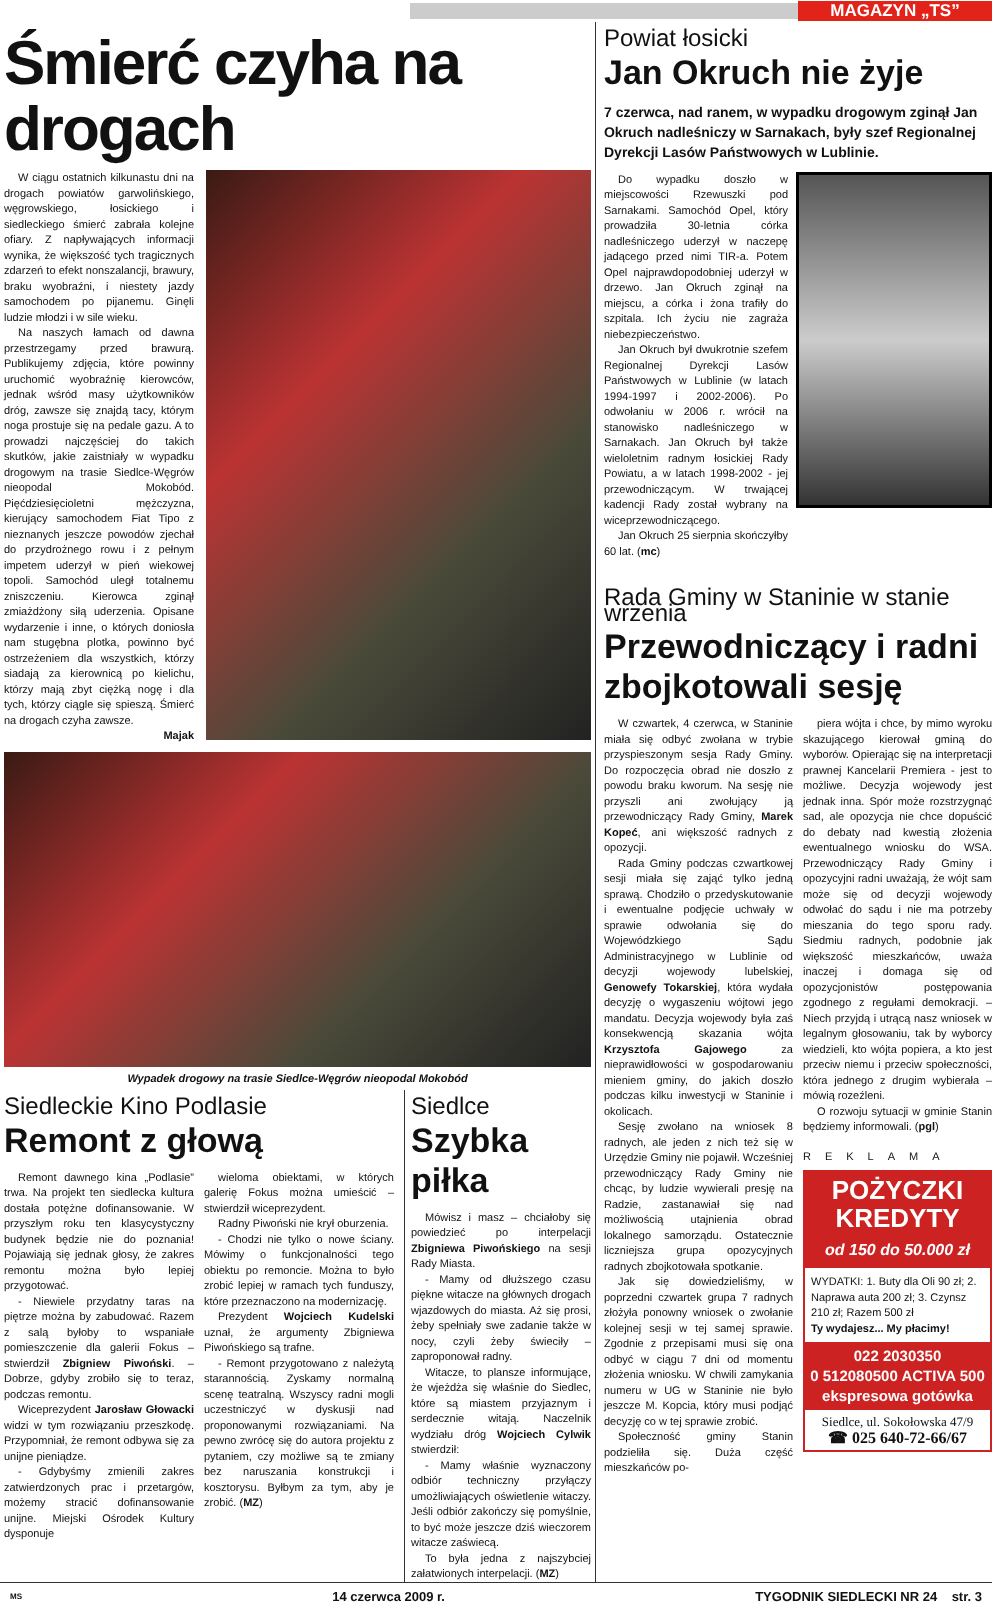MAGAZYN „TS”
Śmierć czyha na drogach
W ciągu ostatnich kilkunastu dni na drogach powiatów garwolińskiego, węgrowskiego, łosickiego i siedleckiego śmierć zabrała kolejne ofiary. Z napływających informacji wynika, że większość tych tragicznych zdarzeń to efekt nonszalancji, brawury, braku wyobraźni, i niestety jazdy samochodem po pijanemu. Ginęli ludzie młodzi i w sile wieku.
Na naszych łamach od dawna przestrzegamy przed brawurą. Publikujemy zdjęcia, które powinny uruchomić wyobraźnię kierowców, jednak wśród masy użytkowników dróg, zawsze się znajdą tacy, którym noga prostuje się na pedale gazu. A to prowadzi najczęściej do takich skutków, jakie zaistniały w wypadku drogowym na trasie Siedlce-Węgrów nieopodal Mokobód. Pięćdziesięcioletni mężczyzna, kierujący samochodem Fiat Tipo z nieznanych jeszcze powodów zjechał do przydrożnego rowu i z pełnym impetem uderzył w pień wiekowej topoli. Samochód uległ totalnemu zniszczeniu. Kierowca zginął zmiażdżony siłą uderzenia. Opisane wydarzenie i inne, o których doniosła nam stugębna plotka, powinno być ostrzeżeniem dla wszystkich, którzy siadają za kierownicą po kielichu, którzy mają zbyt ciężką nogę i dla tych, którzy ciągle się spieszą. Śmierć na drogach czyha zawsze.
Majak
Wypadek drogowy na trasie Siedlce-Węgrów nieopodal Mokobód
Siedleckie Kino Podlasie
Remont z głową
Remont dawnego kina „Podlasie” trwa. Na projekt ten siedlecka kultura dostała potężne dofinansowanie. W przyszłym roku ten klasycystyczny budynek będzie nie do poznania! Pojawiają się jednak głosy, że zakres remontu można było lepiej przygotować.
- Niewiele przydatny taras na piętrze można by zabudować. Razem z salą byłoby to wspaniałe pomieszczenie dla galerii Fokus – stwierdził Zbigniew Piwoński. – Dobrze, gdyby zrobiło się to teraz, podczas remontu.
Wiceprezydent Jarosław Głowacki widzi w tym rozwiązaniu przeszkodę. Przypomniał, że remont odbywa się za unijne pieniądze.
- Gdybyśmy zmienili zakres zatwierdzonych prac i przetargów, możemy stracić dofinansowanie unijne. Miejski Ośrodek Kultury dysponuje
wieloma obiektami, w których galerię Fokus można umieścić – stwierdził wiceprezydent.
Radny Piwoński nie krył oburzenia.
- Chodzi nie tylko o nowe ściany. Mówimy o funkcjonalności tego obiektu po remoncie. Można to było zrobić lepiej w ramach tych funduszy, które przeznaczono na modernizację.
Prezydent Wojciech Kudelski uznał, że argumenty Zbigniewa Piwońskiego są trafne.
- Remont przygotowano z należytą starannością. Zyskamy normalną scenę teatralną. Wszyscy radni mogli uczestniczyć w dyskusji nad proponowanymi rozwiązaniami. Na pewno zwrócę się do autora projektu z pytaniem, czy możliwe są te zmiany bez naruszania konstrukcji i kosztorysu. Byłbym za tym, aby je zrobić. (MZ)
Siedlce
Szybka piłka
Mówisz i masz – chciałoby się powiedzieć po interpelacji Zbigniewa Piwońskiego na sesji Rady Miasta.
- Mamy od dłuższego czasu piękne witacze na głównych drogach wjazdowych do miasta. Aż się prosi, żeby spełniały swe zadanie także w nocy, czyli żeby świeciły – zaproponował radny.
Witacze, to plansze informujące, że wjeżdża się właśnie do Siedlec, które są miastem przyjaznym i serdecznie witają. Naczelnik wydziału dróg Wojciech Cylwik stwierdził:
- Mamy właśnie wyznaczony odbiór techniczny przyłączy umożliwiających oświetlenie witaczy. Jeśli odbiór zakończy się pomyślnie, to być może jeszcze dziś wieczorem witacze zaświecą.
To była jedna z najszybciej załatwionych interpelacji. (MZ)
Powiat łosicki
Jan Okruch nie żyje
7 czerwca, nad ranem, w wypadku drogowym zginął Jan Okruch nadleśniczy w Sarnakach, były szef Regionalnej Dyrekcji Lasów Państwowych w Lublinie.
Do wypadku doszło w miejscowości Rzewuszki pod Sarnakami. Samochód Opel, który prowadziła 30-letnia córka nadleśniczego uderzył w naczepę jadącego przed nimi TIR-a. Potem Opel najprawdopodobniej uderzył w drzewo. Jan Okruch zginął na miejscu, a córka i żona trafiły do szpitala. Ich życiu nie zagraża niebezpieczeństwo.
Jan Okruch był dwukrotnie szefem Regionalnej Dyrekcji Lasów Państwowych w Lublinie (w latach 1994-1997 i 2002-2006). Po odwołaniu w 2006 r. wrócił na stanowisko nadleśniczego w Sarnakach. Jan Okruch był także wieloletnim radnym łosickiej Rady Powiatu, a w latach 1998-2002 - jej przewodniczącym. W trwającej kadencji Rady został wybrany na wiceprzewodniczącego.
Jan Okruch 25 sierpnia skończyłby 60 lat. (mc)
Rada Gminy w Staninie w stanie wrzenia
Przewodniczący i radni zbojkotowali sesję
W czwartek, 4 czerwca, w Staninie miała się odbyć zwołana w trybie przyspieszonym sesja Rady Gminy. Do rozpoczęcia obrad nie doszło z powodu braku kworum. Na sesję nie przyszli ani zwołujący ją przewodniczący Rady Gminy, Marek Kopeć, ani większość radnych z opozycji.
Rada Gminy podczas czwartkowej sesji miała się zająć tylko jedną sprawą. Chodziło o przedyskutowanie i ewentualne podjęcie uchwały w sprawie odwołania się do Wojewódzkiego Sądu Administracyjnego w Lublinie od decyzji wojewody lubelskiej, Genowefy Tokarskiej, która wydała decyzję o wygaszeniu wójtowi jego mandatu. Decyzja wojewody była zaś konsekwencją skazania wójta Krzysztofa Gajowego za nieprawidłowości w gospodarowaniu mieniem gminy, do jakich doszło podczas kilku inwestycji w Staninie i okolicach.
Sesję zwołano na wniosek 8 radnych, ale jeden z nich też się w Urzędzie Gminy nie pojawił. Wcześniej przewodniczący Rady Gminy nie chcąc, by ludzie wywierali presję na Radzie, zastanawiał się nad możliwością utajnienia obrad lokalnego samorządu. Ostatecznie liczniejsza grupa opozycyjnych radnych zbojkotowała spotkanie.
Jak się dowiedzieliśmy, w poprzedni czwartek grupa 7 radnych złożyła ponowny wniosek o zwołanie kolejnej sesji w tej samej sprawie. Zgodnie z przepisami musi się ona odbyć w ciągu 7 dni od momentu złożenia wniosku. W chwili zamykania numeru w UG w Staninie nie było jeszcze M. Kopcia, który musi podjąć decyzję co w tej sprawie zrobić.
Społeczność gminy Stanin podzieliła się. Duża część mieszkańców po-
piera wójta i chce, by mimo wyroku skazującego kierował gminą do wyborów. Opierając się na interpretacji prawnej Kancelarii Premiera - jest to możliwe. Decyzja wojewody jest jednak inna. Spór może rozstrzygnąć sad, ale opozycja nie chce dopuścić do debaty nad kwestią złożenia ewentualnego wniosku do WSA. Przewodniczący Rady Gminy i opozycyjni radni uważają, że wójt sam może się od decyzji wojewody odwołać do sądu i nie ma potrzeby mieszania do tego sporu rady. Siedmiu radnych, podobnie jak większość mieszkańców, uważa inaczej i domaga się od opozycjonistów postępowania zgodnego z regułami demokracji. – Niech przyjdą i utrącą nasz wniosek w legalnym głosowaniu, tak by wyborcy wiedzieli, kto wójta popiera, a kto jest przeciw niemu i przeciw społeczności, która jednego z drugim wybierała – mówią rozeźleni.
O rozwoju sytuacji w gminie Stanin będziemy informowali. (pgl)
REKLAMA
POŻYCZKI KREDYTY
od 150 do 50.000 zł
WYDATKI: 1. Buty dla Oli 90 zł; 2. Naprawa auta 200 zł; 3. Czynsz 210 zł; Razem 500 zł
Ty wydajesz... My płacimy!
022 2030350
0 512080500 ACTIVA 500 ekspresowa gotówka
Siedlce, ul. Sokołowska 47/9
☎ 025 640-72-66/67
MS 14 czerwca 2009 r. TYGODNIK SIEDLECKI NR 24 str. 3